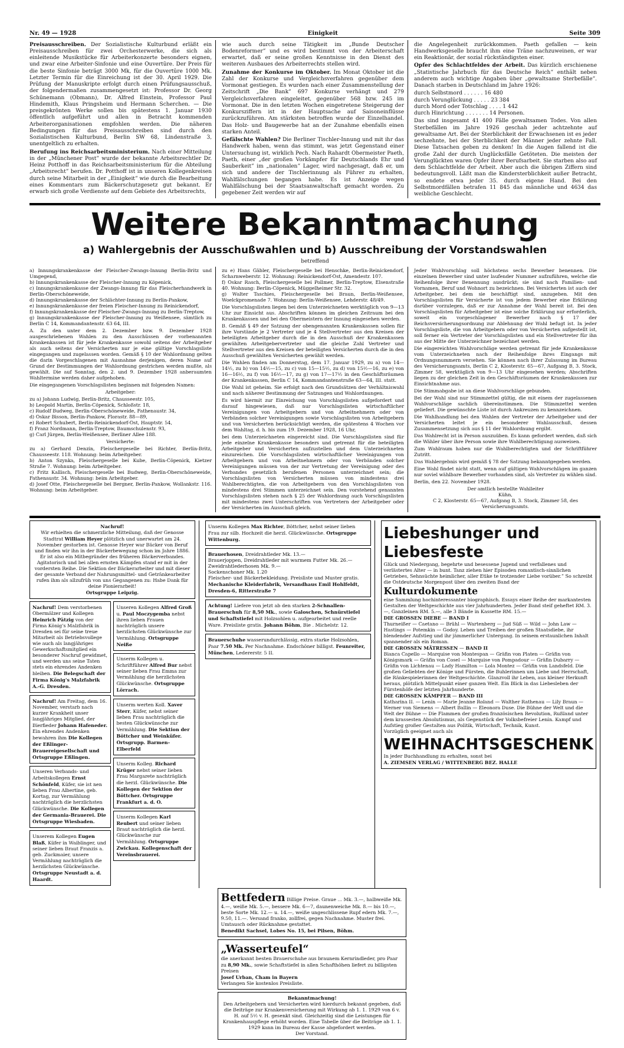Nr. 49 — 1928 Einigkeit Seite 309
Preisausschreiben. Der Sozialistische Kulturbund erläßt ein Preisausschreiben für zwei Orchesterwerke, die sich als einleitende Musikstücke für Arbeiterkonzerte besonders eignen, und zwar eine Arbeiter-Sinfonie und eine Ouvertüre. Der Preis für die beste Sinfonie beträgt 3000 Mk, für die Ouvertüre 1000 Mk. Letzter Termin für die Einreichung ist der 30. April 1929. Die Prüfung der Manuskripte erfolgt durch einen Prüfungsausschuß, der folgendermaßen zusammengesetzt ist: Professor Dr. Georg Schünemann (Obmann), Dr. Alfred Einstein, Professor Paul Hindemith, Klaus Pringsheim und Hermann Scherchen. — Die preisgekrönten Werke sollen bis spätestens 1. Januar 1930 öffentlich aufgeführt und allen in Betracht kommenden Arbeiterorganisationen empfohlen werden. Die näheren Bedingungen für das Preisausschreiben sind durch den Sozialistischen Kulturbund, Berlin SW 68, Lindenstraße 3, unentgeltlich zu erhalten.
Berufung ins Reichsarbeitsministerium. Nach einer Mitteilung in der „Münchener Post“ wurde der bekannte Arbeitsrechtler Dr. Heinz Potthoff in das Reichsarbeitsministerium für die Abteilung „Arbeitsrecht“ berufen. Dr. Potthoff ist in unseren Kollegenkreisen durch seine Mitarbeit in der „Einigkeit“ wie durch die Bearbeitung eines Kommentars zum Bäckerschutzgesetz gut bekannt. Er erwarb sich große Verdienste auf dem Gebiete des Arbeitsrechts,
wie auch durch seine Tätigkeit im „Bunde Deutscher Bodenreformer“ und es wird bestimmt von der Arbeiterschaft erwartet, daß er seine großen Kenntnisse in den Dienst des weiteren Ausbaues des Arbeiterrechts stellen wird.
Zunahme der Konkurse im Oktober. Im Monat Oktober ist die Zahl der Konkurse und Vergleichsverfahren gegenüber dem Vormonat gestiegen. Es wurden nach einer Zusammenstellung der Zeitschrift „Die Bank“ 697 Konkurse verhängt und 279 Vergleichsverfahren eingeleitet, gegenüber 568 bzw. 245 im Vormonat. Die in den letzten Wochen eingetretene Steigerung der Konkursziffern ist in der Hauptsache auf Saisoneinflüsse zurückzuführen. Am stärksten betroffen wurde der Einzelhandel. Das Holz- und Baugewerbe hat an der Zunahme ebenfalls einen starken Anteil.
Gefälschte Wahlen? Die Berliner Tischler-Innung und mit ihr das Handwerk haben, wenn das stimmt, was jetzt Gegenstand einer Untersuchung ist, wirklich Pech. Nach Rahardt Obermeister Paeth, Paeth, einer „der großen Vorkämpfer für Deutschlands Ehr und Sauberkeit“ im „nationalen“ Lager, wird nachgesagt, daß er, um sich und andere der Tischlerinnung als Führer zu erhalten, Wahlfälschungen begangen habe. Es ist Anzeige wegen Wahlfälschung bei der Staatsanwaltschaft gemacht worden. Zu gegebener Zeit werden wir auf
die Angelegenheit zurückkommen. Paeth gefallen — kein Handwerksgeselle braucht ihm eine Träne nachzuweinen, er war ein Reaktionär, der sozial rückständigsten einer.
Opfer des Schlachtfeldes der Arbeit. Das kürzlich erschienene „Statistische Jahrbuch für das Deutsche Reich“ enthält neben anderem auch wichtige Angaben über „gewaltsame Sterbefälle“. Danach starben in Deutschland im Jahre 1926:
durch Selbstmord . . . . . . 16 480
durch Verunglückung . . . . . 23 384
durch Mord oder Totschlag . . . . 1 442
durch Hinrichtung . . . . . . . 14 Personen.
Das sind insgesamt 41 400 Fälle gewaltsamen Todes. Von allen Sterbefällen im Jahre 1926 geschah jeder achtzehnte auf gewaltsame Art. Bei der Sterblichkeit der Erwachsenen ist es jeder sechzehnte, bei der Sterblichkeit der Männer jeder zehnte Fall. Diese Tatsachen geben zu denken! In die Augen fallend ist die große Zahl der durch Unglücksfälle Getöteten. Die meisten der Verunglückten waren Opfer ihrer Berufsarbeit. Sie starben also auf dem Schlachtfelde der Arbeit. Aber auch die übrigen Ziffern sind bedeutungsvoll. Läßt man die Kindersterblichkeit außer Betracht, so endete etwa jeder 35. durch eigene Hand. Bei den Selbstmordfällen betrafen 11 845 das männliche und 4634 das weibliche Geschlecht.
Weitere Bekanntmachung
a) Wahlergebnis der Ausschußwahlen und b) Ausschreibung der Vorstandswahlen
betreffend
a) Innungskrankenkasse der Fleischer-Zwangs-Innung Berlin-Britz und Umgegend,
b) Innungskrankenkasse der Fleischer-Innung zu Köpenick,
c) Innungskrankenkasse der Zwangs-Innung für das Fleischerhandwerk in Berlin-Oberschöneweide,
d) Innungskrankenkasse der Schlächter-Innung zu Berlin-Pankow,
e) Innungskrankenkasse der freien Fleischer-Innung zu Reinickendorf,
f) Innungskrankenkasse der Fleischer-Zwangs-Innung zu Berlin-Treptow,
g) Innungskrankenkasse der Fleischer-Innung zu Weißensee, sämtlich zu Berlin C 14, Kommandantenstr. 63 64, III.
A. Zu den unter dem 2. Dezember bzw. 9. Dezember 1928 ausgeschriebenen Wahlen zu den Ausschüssen der vorbenannten Krankenkassen ist für jede Krankenkasse sowohl seitens der Arbeitgeber als auch seitens der Versicherten nur je eine gültige Vorschlagsliste eingegangen und zugelassen worden. Gemäß § 10 der Wahlordnung gelten die darin Vorgeschlagenen mit Ausnahme derjenigen, deren Name auf Grund der Bestimmungen der Wahlordnung gestrichen werden mußte, als gewählt. Die auf Sonntag, den 2. und 9. Dezember 1928 anberaumten Wahltermine werden daher aufgehoben.
Die eingegangenen Vorschlagslisten beginnen mit folgenden Namen:
Arbeitgeber:
zu a) Johann Ludwig, Berlin-Britz, Chausseestr. 105,
b) Leopold Martin, Berlin-Cöpenick, Schloßstr. 18,
c) Rudolf Budweg, Berlin-Oberschöneweide, Fathenaustr. 34,
d) Oskar Bisson, Berlin-Pankow, Florastr. 88—89,
e) Robert Schubert, Berlin-Reinickendorf-Ost, Hauptstr. 54,
f) Franz Nordmann, Berlin-Treptow, Baumschulenstr. 93,
g) Carl Jürgen, Berlin-Weißensee, Berliner Allee 188.
Versicherte:
zu a) Gerhard Denzin, Fleischergeselle bei Richter, Berlin-Britz, Chausseestr. 118. Wohnung: beim Arbeitgeber.
b) Anton Szynka, Fleischergeselle bei Kube, Berlin-Cöpenick, Kietzer Straße 7. Wohnung: beim Arbeitgeber.
c) Fritz Kallisch, Fleischergeselle bei Budweg, Berlin-Oberschöneweide, Fathenaustr. 34. Wohnung: beim Arbeitgeber.
d) Josef Otte, Fleischergeselle bei Bergner, Berlin-Pankow, Wollankstr. 116. Wohnung: beim Arbeitgeber.
zu e) Hans Gäbler, Fleischergeselle bei Henschke, Berlin-Reinickendorf, Scharnweberstr. 12. Wohnung: Reinickendorf-Ost, Amendestr. 107.
f) Oskar Rasch, Fleischergeselle bei Pollmer, Berlin-Treptow, Elsenstraße 40. Wohnung: Berlin-Cöpenick, Müggelheimer Str. 32.
g) Walter Taschies, Fleischergeselle bei Braun, Berlin-Weißensee, Woelckpromenade 7. Wohnung: Berlin-Weißensee, Lehderstr. 48/49.
Die Vorschlagslisten liegen bei dem Unterzeichneten werktäglich von 9—13 Uhr zur Einsicht aus. Abschriften können im gleichen Zeitraum bei den Krankenkassen und bei den Obermeistern der Innung eingesehen werden.
B. Gemäß § 49 der Satzung der obengenannten Krankenkassen sollen für ihre Vorstände je 2 Vertreter und je 4 Stellvertreter aus den Kreisen der beteiligten Arbeitgeber durch die in den Ausschuß der Krankenkassen gewählten Arbeitgebervertreter und die gleiche Zahl Vertreter und Stellvertreter aus den Kreisen der beteiligten Versicherten durch die in den Ausschuß gewählten Versicherten gewählt werden.
Die Wahlen finden am Donnerstag, dem 17. Januar 1929, zu a) von 14—14½, zu b) von 14½—15, zu c) von 15—15½, zu d) von 15½—16, zu e) von 16—16½, zu f) von 16½—17, zu g) von 17—17½ in den Geschäftsräumen der Krankenkassen, Berlin C 14, Kommandantenstraße 63—64, III. statt.
Die Wahl ist geheim. Sie erfolgt nach den Grundsätzen der Verhältniswahl und nach näherer Bestimmung der Satzungen und Wahlordnungen.
Es wird hiermit zur Einreichung von Vorschlagslisten aufgefordert und darauf hingewiesen, daß nur Vorschlagslisten wirtschaftlicher Vereinigungen von Arbeitgebern und von Arbeitnehmern oder von Verbänden solcher Vereinigungen sowie Vorschlagslisten von Arbeitgebern und von Versicherten berücksichtigt werden, die spätestens 4 Wochen vor dem Wahltag, d. h. bis zum 19. Dezember 1928, 16 Uhr,
bei dem Unterzeichneten eingereicht sind. Die Vorschlagslisten sind für jede einzelne Krankenkasse besonders und getrennt für die beteiligten Arbeitgeber und Versicherten aufzustellen und dem Unterzeichneten einzureichen. Die Vorschlagslisten wirtschaftlicher Vereinigungen von Arbeitgebern und von Arbeitnehmern oder von Verbänden solcher Vereinigungen müssen von der zur Vertretung der Vereinigung oder des Verbandes gesetzlich berufenen Personen unterzeichnet sein; die Vorschlagslisten von Versicherten müssen von mindestens drei Wahlberechtigten, die von Arbeitgebern von den Vorschlagslisten von mindestens drei Stimmen unterzeichnet sein. Den vorstehend genannten Vorschlagslisten stehen nach § 25 der Wahlordnung auch Vorschlagslisten mit mindestens zwei Unterschriften von Vertretern der Arbeitgeber oder der Versicherten im Ausschuß gleich.
Jeder Wahlvorschlag soll höchstens sechs Bewerber benennen. Die einzelnen Bewerber sind unter laufender Nummer aufzuführen, welche die Reihenfolge ihrer Benennung ausdrückt; sie sind nach Familien- und Vornamen, Beruf und Wohnort zu bezeichnen. Bei Versicherten ist auch der Arbeitgeber, bei dem sie beschäftigt sind, anzugeben. Mit den Vorschlagslisten für Versicherte ist von jedem Bewerber eine Erklärung darüber vorzulegen, daß er zur Annahme der Wahl bereit ist. Bei den Vorschlagslisten für Arbeitgeber ist eine solche Erklärung nur erforderlich, soweit ein vorgeschlagener Bewerber nach § 17 der Reichsversicherungsordnung zur Ablehnung der Wahl befugt ist. In jeder Vorschlagsliste, die von Arbeitgebern oder von Versicherten aufgestellt ist, soll ferner ein Vertreter der Vorschlagslisten und ein Stellvertreter für ihn aus der Mitte der Unterzeichner bezeichnet werden.
Die eingereichten Wahlvorschläge werden getrennt für jede Krankenkasse vom Unterzeichneten nach der Reihenfolge ihres Eingangs mit Ordnungsnummern versehen. Sie können nach ihrer Zulassung im Bureau des Versicherungsamts, Berlin C 2, Klosterstr. 65—67, Aufgang B, 3. Stock, Zimmer 58, werktäglich von 9—13 Uhr eingesehen werden; Abschriften liegen zu der gleichen Zeit in den Geschäftsräumen der Krankenkassen zur Einsichtnahme aus.
Die Stimmabgabe ist an diese Wahlvorschläge gebunden.
Bei der Wahl sind nur Stimmzettel gültig, die mit einem der zugelassenen Wahlvorschläge sachlich übereinstimmen. Die Stimmzettel werden geliefert. Die gewünschte Liste ist durch Ankreuzen zu kennzeichnen.
Die Wahlhandlung bei den Wahlen der Vertreter der Arbeitgeber und der Versicherten leitet je ein besonderer Wahlausschuß, dessen Zusammensetzung sich aus § 11 der Wahlordnung ergibt.
Das Wahlrecht ist in Person auszuüben. Es kann gefordert werden, daß sich die Wähler über ihre Person sowie ihre Wahlberechtigung ausweisen.
Zum Wahlraum haben nur die Wahlberechtigten und der Schriftführer Zutritt.
Das Wahlergebnis wird gemäß § 78 der Satzung bekanntgegeben werden.
Eine Wahl findet nicht statt, wenn auf gültigen Wahlvorschlägen im ganzen nur soviel wählbare Bewerber vorhanden sind, als Vertreter zu wählen sind.
Berlin, den 22. November 1928.
Der amtlich bestellte Wahlleiter
Kühn,
C 2, Klosterstr. 65—67, Aufgang B, 3. Stock, Zimmer 58, des Versicherungsamts.
Nachruf!
Wir erhielten die schmerzliche Mitteilung, daß der Genosse Stadtrat William Heyer plötzlich und unerwartet am 24. November gestorben ist. Genosse Heyer war Bäcker von Beruf und finden wir ihn in der Bäckerbewegung schon im Jahre 1886. Er ist also ein Mitbegründer des früheren Bäckerverbandes. Agitatorisch und bei allen ernsten Kämpfen stand er mit in der vordersten Reihe. Die Sektion der Bäckerarbeiter und mit dieser der gesamte Verband der Nahrungsmittel- und Getränkearbeiter rufen ihm als allzufrüh von uns Gegangenen zu: Habe Dank für deine Pionierarbeit!
Ortsgruppe Leipzig.
Nachruf! Dem verstorbenen Obermälzer und Kollegen Heinrich Pätzig von der Firma König's Malzfabrik in Dresden sei für seine treue Mitarbeit als Betriebsvollege wie auch als langjähriges Gewerkschaftsmitglied ein besonderer Nachruf gewidmet, und werden uns seine Taten stets ein ehrendes Andenken bleiben. Die Belegschaft der Firma König's Malzfabrik A.-G. Dresden.
Nachruf! Am Freitag, dem 16. November, verstarb nach kurzer Krankheit unser langjähriges Mitglied, der Bierfieder Johann Hafeneder. Ein ehrendes Andenken bewahren ihm Die Kollegen der Eßlinger-Brauereigesellschaft und Ortsgruppe Eßlingen.
Unseren Verbands- und Arbeitskollegen Ernst Schönfeld, Küfer, sie ist nen lieben Frau Albertine, geb. Kortag, zur Vermählung nachträglich die herzlichsten Glückwünsche. Die Kollegen der Germania-Brauerei. Die Ortsgruppe Wiesbaden.
Unserem Kollegen Eugen Blaß, Küfer in Waiblinger, und seiner lieben Braut Franzis a. geb. Zuckmaier, unsere Vermählung nachträglich die herzlichsten Glückwünsche. Ortsgruppe Neustadt a. d. Haardt.
Unseren Kollegen Alfred Groß u. Paul Moczygemba nebst ihren lieben Frauen nachträglich unsere herzlichsten Glückwünsche zur Vermählung. Ortsgruppe Neiße
Unserm Kollegen u. Schriftführer Alfred Bur nebst seiner lieben Frau Emma zur Vermählung die herzlichsten Glückwünsche. Ortsgruppe Lörrach.
Unserm werten Koll. Xaver Sterr, Küfer, nebst seiner lieben Frau nachträglich die besten Glückwünsche zur Vermählung. Die Sektion der Böttcher und Weinküfer. Ortsgrupp. Barmen-Elberfeld
Unserm Kolleg. Richard Krüger nebst seiner lieben Frau Margarete nachträglich die herzl. Glückwünsche. Die Kollegen der Sektion der Böttcher. Ortsgruppe Frankfurt a. d. O.
Unserm Kollegen Karl Reubert und seiner lieben Braut nachträglich die herzl. Glückwünsche zur Vermählung. Ortsgruppe Zwickau. Kollegenschaft der Vereinsbrauerei.
Unserm Kollegen Max Richter, Böttcher, nebst seiner lieben Frau zur silb. Hochzeit die herzl. Glückwünsche. Ortsgruppe Wittenburg.
Brauerhosen, Dreidrahtleder Mk. 13.—
Brauerjoppen, Dreidrahtleder mit warmem Futter Mk. 26.—
Zweidrahtlederhosen Mk. 9.—
Sockenschoner Mk. 1.20
Fleischer- und Bäckerbekleidung. Preisliste und Muster gratis. Mechanische Kleiderfabrik, Versandhaus Emil Hohlfeldt, Dresden-6, Ritterstraße 7
Achtung! Liefere von jetzt ab den starken 2-Schnallen-Brauerschuh für 8,50 Mk., sowie Galoschen, Schnürstiefel und Schaftstiefel mit Holzsohlen u. aufgearbeitet und reelle Ware. Preisliste gratis. Johann Böhm, Bie . Michelstr. 12.
Brauerschuhe wasserundurchlässig, extra starke Holzsohlen, Paar 7.50 Mk. Per Nachnahme. Endschöner billigst. Feunreiter, München, Ledererstr. 5 II.
Liebeshunger und Liebesfeste
Glück und Niedergang, begehrte und besessene Jugend und verfallenes und verlästertes Alter — in bunt. Tanz ziehen hier Episoden romantisch-sinnlichen Getriebes, Sehnsüchte heimlicher, aller Etike te trotzender Liebe vorüber.“ So schreibt die Ostdeutsche Morgenpost über den zweiten Band der
Kulturdokumente
eine Sammlung hochinteressanter biographisch. Essays einer Reihe der markantesten Gestalten der Weltgeschichte aus vier Jahrhunderten. Jeder Band steif geheftet RM. 3.—, Ganzleinen RM. 5.—, alle 3 Bände in Kassette RM. 15.—
DIE GROSSEN DIEBE — BAND I
Thurneißer — Caetano — Brühl — Wartenberg — Jud Süß — Wild — John Law — Hastings — Potemkin — Godoy. Leben und Treiben der großen Staatsdiebe, ihr blendender Aufstieg und ihr jämmerlicher Untergang. In seinem erstaunlichen Inhalt spannender als ein Roman.
DIE GROSSEN MÄTRESSEN — BAND II
Bianca Capello — Marquise von Montespan — Gräfin von Platen — Gräfin von Königsmark — Gräfin von Cosel — Marquise von Pompadour — Gräfin Dubarry — Gräfin von Lichtenau — Lady Hamilton — Lola Montez — Gräfin von Landsfeld. Die großen Geliebten der Könige und Fürsten, die Buhlerinnen um Liebe und Herrschaft, die Ränkespielerinnen der Weltgeschichte. Glanzvoll ihr Leben, aus kleiner Herkunft heraus, plötzlich Mittelpunkt einer ganzen Welt. Ein Blick in das Liebesleben der Fürstenhöfe der letzten Jahrhunderte.
DIE GROSSEN KÄMPFER — BAND III
Katharina II. — Lenin — Marie Jeanne Roland — Walther Rathenau — Lily Braun — Werner von Siemens — Albert Ballin — Eleonora Duse. Die Bühne der Welt und die Welt der Bühne — Die Flammen der großen französischen Revolution, Rußland unter dem krassesten Absolutismus, als Gegenstück der Volksbefreier Lenin. Kampf und Aufstieg großer Gestalten aus Politik, Wirtschaft, Technik, Kunst.
Vorzüglich geeignet auch als
WEIHNACHTSGESCHENK
In jeder Buchhandlung zu erhalten, sonst bei
A. ZIEMSEN VERLAG / WITTENBERG BEZ. HALLE
Bettfedern Billige Preise. Graue ... Mk. 3.—, halbweiße Mk. 4.—, weiße Mk. 5.—, bessere Mk. 6—7, daunenweiche Mk. 8.— bis 10.—, beste Sorte Mk. 12.— u. 14.—, weiße ungeschlissene Rupf edern Mk. 7.—, 9.50, 11.—. Versand franko, zollfrei, gegen Nachnahme. Muster frei. Umtausch oder Rücknahme gestattet.
Benedikt Sachsel, Lobes No. 15, bei Pilsen, Böhm.
„Wasserteufel“
die anerkannt besten Brauerschuhe aus braunem Kernrindleder, pro Paar zu 8,90 Mk., sowie Schaftstiefel in allen Schafthöhen liefert zu billigsten Preisen
Josef Urban, Cham in Bayern
Verlangen Sie kostenlos Preisliste.
Bekanntmachung!
Den Arbeitgebern und Versicherten wird hierdurch bekannt gegeben, daß die Beiträge zur Krankenversicherung mit Wirkung ab 1. 1. 1929 von 6 v. H. auf 5½ v. H. gesenkt sind. Gleichzeitig sind die Leistungen für Krankenhauspflege erhöht worden. Eine Tabelle über die Beiträge ab 1. 1. 1929 kann im Bureau der Kasse abgefordert werden.
Der Vorstand.